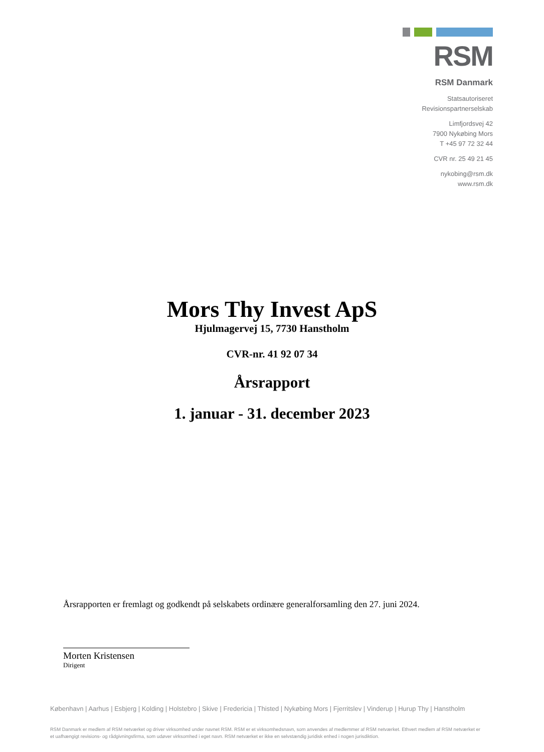RSM
RSM Danmark
Statsautoriseret
Revisionspartnerselskab
Limfjordsvej 42
7900 Nykøbing Mors
T +45 97 72 32 44
CVR nr. 25 49 21 45
nykobing@rsm.dk
www.rsm.dk
Mors Thy Invest ApS
Hjulmagervej 15, 7730 Hanstholm
CVR-nr. 41 92 07 34
Årsrapport
1. januar - 31. december 2023
Årsrapporten er fremlagt og godkendt på selskabets ordinære generalforsamling den 27. juni 2024.
Morten Kristensen
Dirigent
København | Aarhus | Esbjerg | Kolding | Holstebro | Skive | Fredericia | Thisted | Nykøbing Mors | Fjerritslev | Vinderup | Hurup Thy | Hanstholm
RSM Danmark er medlem af RSM netværket og driver virksomhed under navnet RSM. RSM er et virksomhedsnavn, som anvendes af medlemmer af RSM netværket. Ethvert medlem af RSM netværket er et uafhængigt revisions- og rådgivningsfirma, som udøver virksomhed i eget navn. RSM netværket er ikke en selvstændig juridisk enhed i nogen jurisdiktion.